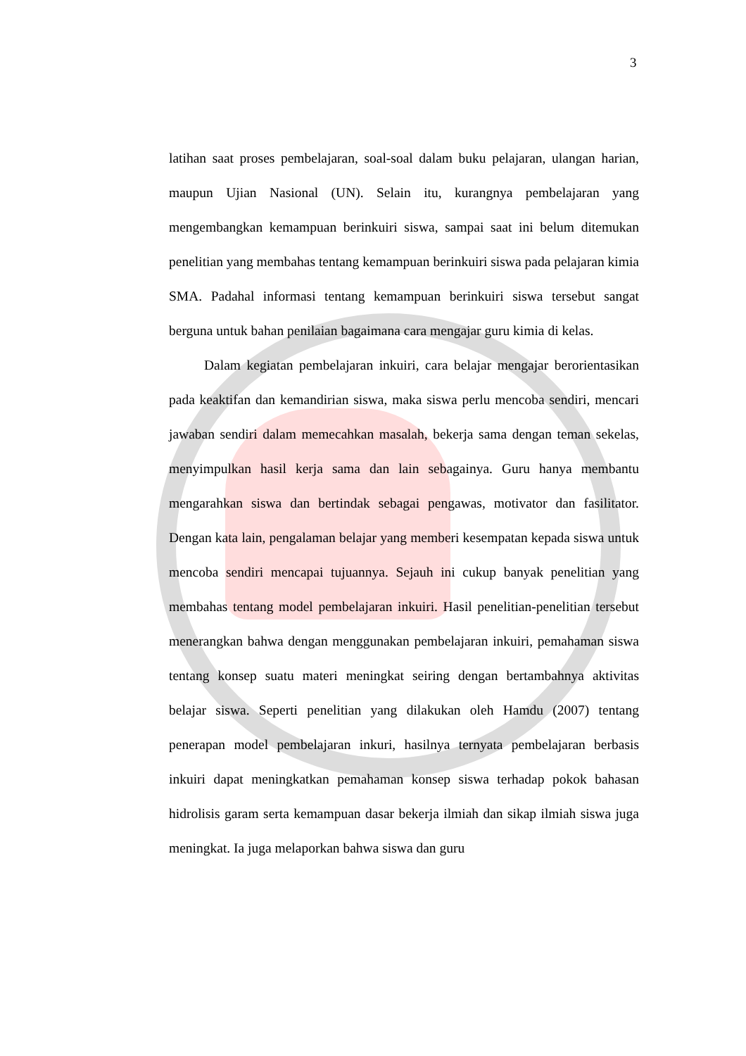3
latihan saat proses pembelajaran, soal-soal dalam buku pelajaran, ulangan harian, maupun Ujian Nasional (UN). Selain itu, kurangnya pembelajaran yang mengembangkan kemampuan berinkuiri siswa, sampai saat ini belum ditemukan penelitian yang membahas tentang kemampuan berinkuiri siswa pada pelajaran kimia SMA. Padahal informasi tentang kemampuan berinkuiri siswa tersebut sangat berguna untuk bahan penilaian bagaimana cara mengajar guru kimia di kelas.
Dalam kegiatan pembelajaran inkuiri, cara belajar mengajar berorientasikan pada keaktifan dan kemandirian siswa, maka siswa perlu mencoba sendiri, mencari jawaban sendiri dalam memecahkan masalah, bekerja sama dengan teman sekelas, menyimpulkan hasil kerja sama dan lain sebagainya. Guru hanya membantu mengarahkan siswa dan bertindak sebagai pengawas, motivator dan fasilitator. Dengan kata lain, pengalaman belajar yang memberi kesempatan kepada siswa untuk mencoba sendiri mencapai tujuannya. Sejauh ini cukup banyak penelitian yang membahas tentang model pembelajaran inkuiri. Hasil penelitian-penelitian tersebut menerangkan bahwa dengan menggunakan pembelajaran inkuiri, pemahaman siswa tentang konsep suatu materi meningkat seiring dengan bertambahnya aktivitas belajar siswa. Seperti penelitian yang dilakukan oleh Hamdu (2007) tentang penerapan model pembelajaran inkuri, hasilnya ternyata pembelajaran berbasis inkuiri dapat meningkatkan pemahaman konsep siswa terhadap pokok bahasan hidrolisis garam serta kemampuan dasar bekerja ilmiah dan sikap ilmiah siswa juga meningkat. Ia juga melaporkan bahwa siswa dan guru